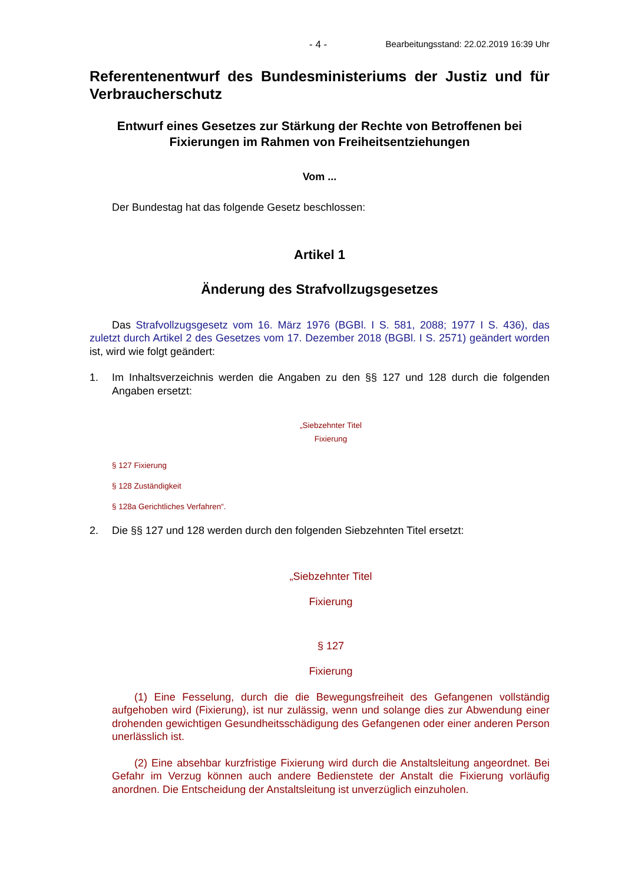- 4 - Bearbeitungsstand: 22.02.2019 16:39 Uhr
Referentenentwurf des Bundesministeriums der Justiz und für Verbraucherschutz
Entwurf eines Gesetzes zur Stärkung der Rechte von Betroffenen bei Fixierungen im Rahmen von Freiheitsentziehungen
Vom ...
Der Bundestag hat das folgende Gesetz beschlossen:
Artikel 1
Änderung des Strafvollzugsgesetzes
Das Strafvollzugsgesetz vom 16. März 1976 (BGBl. I S. 581, 2088; 1977 I S. 436), das zuletzt durch Artikel 2 des Gesetzes vom 17. Dezember 2018 (BGBl. I S. 2571) geändert worden ist, wird wie folgt geändert:
1. Im Inhaltsverzeichnis werden die Angaben zu den §§ 127 und 128 durch die folgenden Angaben ersetzt:
„Siebzehnter Titel
Fixierung
§ 127 Fixierung
§ 128 Zuständigkeit
§ 128a Gerichtliches Verfahren“.
2. Die §§ 127 und 128 werden durch den folgenden Siebzehnten Titel ersetzt:
„Siebzehnter Titel
Fixierung
§ 127
Fixierung
(1) Eine Fesselung, durch die die Bewegungsfreiheit des Gefangenen vollständig aufgehoben wird (Fixierung), ist nur zulässig, wenn und solange dies zur Abwendung einer drohenden gewichtigen Gesundheitsschädigung des Gefangenen oder einer anderen Person unerlässlich ist.
(2) Eine absehbar kurzfristige Fixierung wird durch die Anstaltsleitung angeordnet. Bei Gefahr im Verzug können auch andere Bedienstete der Anstalt die Fixierung vorläufig anordnen. Die Entscheidung der Anstaltsleitung ist unverzüglich einzuholen.